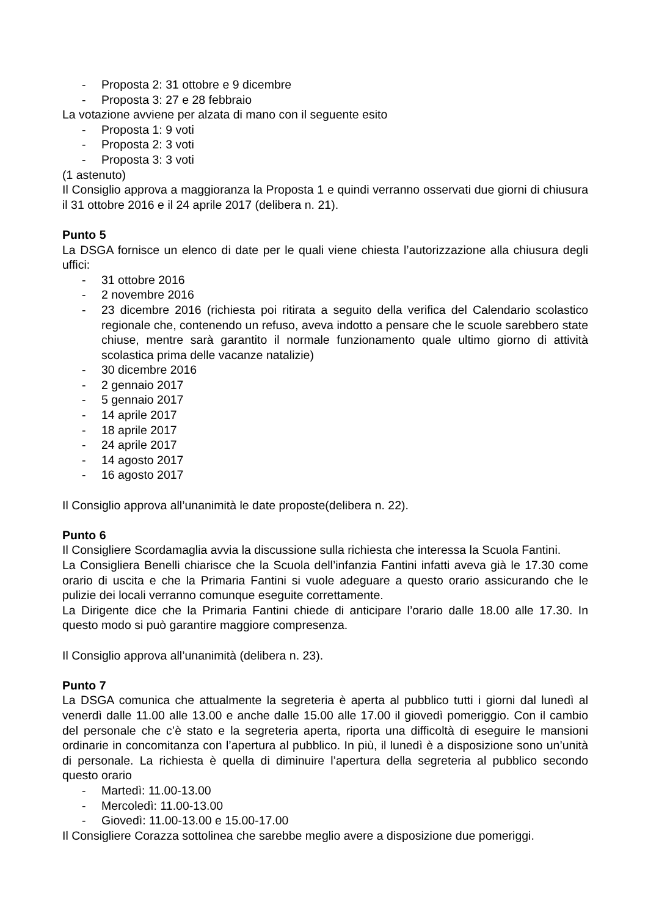- Proposta 2: 31 ottobre e 9 dicembre
- Proposta 3: 27 e 28 febbraio
La votazione avviene per alzata di mano con il seguente esito
- Proposta 1: 9 voti
- Proposta 2: 3 voti
- Proposta 3: 3 voti
(1 astenuto)
Il Consiglio approva a maggioranza la Proposta 1 e quindi verranno osservati due giorni di chiusura il 31 ottobre 2016 e il 24 aprile 2017 (delibera n. 21).
Punto 5
La DSGA fornisce un elenco di date per le quali viene chiesta l’autorizzazione alla chiusura degli uffici:
- 31 ottobre 2016
- 2 novembre 2016
- 23 dicembre 2016 (richiesta poi ritirata a seguito della verifica del Calendario scolastico regionale che, contenendo un refuso, aveva indotto a pensare che le scuole sarebbero state chiuse, mentre sarà garantito il normale funzionamento quale ultimo giorno di attività scolastica prima delle vacanze natalizie)
- 30 dicembre 2016
- 2 gennaio 2017
- 5 gennaio 2017
- 14 aprile 2017
- 18 aprile 2017
- 24 aprile 2017
- 14 agosto 2017
- 16 agosto 2017
Il Consiglio approva all’unanimità le date proposte(delibera n. 22).
Punto 6
Il Consigliere Scordamaglia avvia la discussione sulla richiesta che interessa la Scuola Fantini.
La Consigliera Benelli chiarisce che la Scuola dell’infanzia Fantini infatti aveva già le 17.30 come orario di uscita e che la Primaria Fantini si vuole adeguare a questo orario assicurando che le pulizie dei locali verranno comunque eseguite correttamente.
La Dirigente dice che la Primaria Fantini chiede di anticipare l’orario dalle 18.00 alle 17.30. In questo modo si può garantire maggiore compresenza.
Il Consiglio approva all’unanimità (delibera n. 23).
Punto 7
La DSGA comunica che attualmente la segreteria è aperta al pubblico tutti i giorni dal lunedì al venerdì dalle 11.00 alle 13.00 e anche dalle 15.00 alle 17.00 il giovedì pomeriggio. Con il cambio del personale che c’è stato e la segreteria aperta, riporta una difficoltà di eseguire le mansioni ordinarie in concomitanza con l’apertura al pubblico. In più, il lunedì è a disposizione sono un’unità di personale. La richiesta è quella di diminuire l’apertura della segreteria al pubblico secondo questo orario
- Martedì: 11.00-13.00
- Mercoledì: 11.00-13.00
- Giovedì: 11.00-13.00 e 15.00-17.00
Il Consigliere Corazza sottolinea che sarebbe meglio avere a disposizione due pomeriggi.